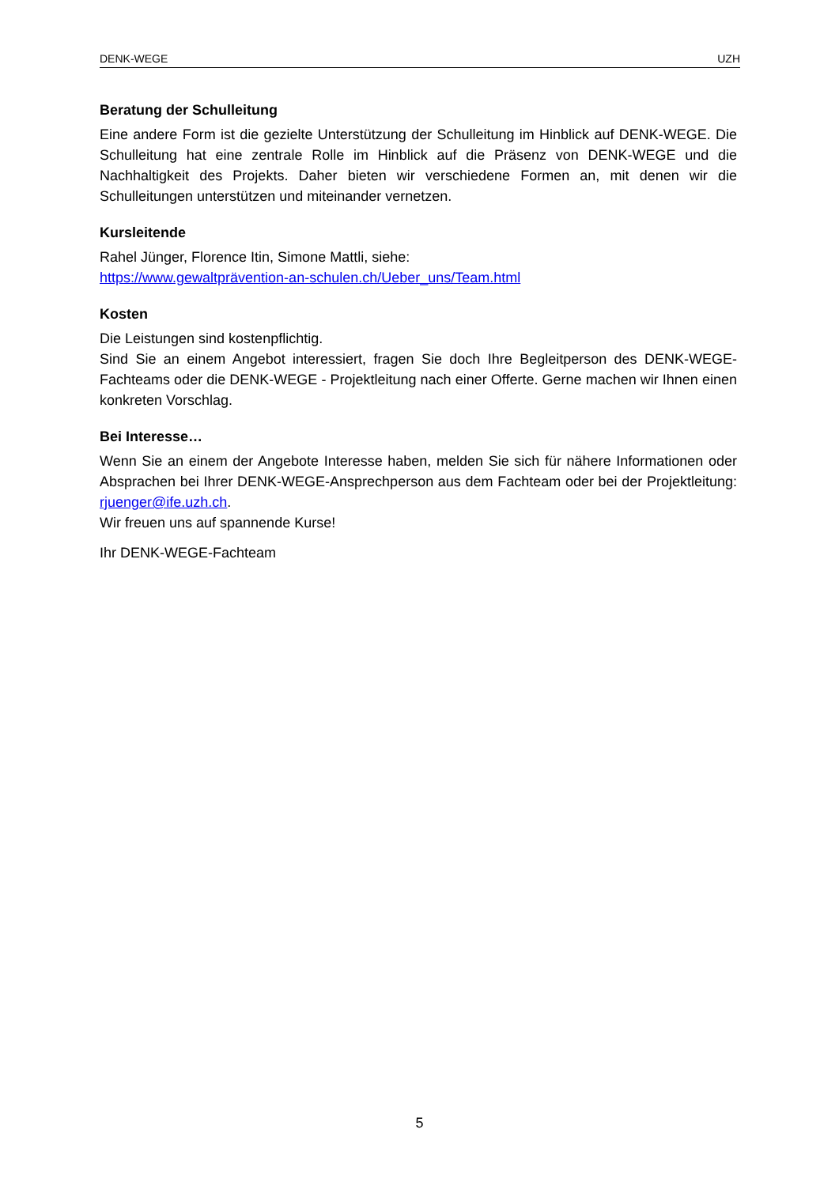DENK-WEGE UZH
Beratung der Schulleitung
Eine andere Form ist die gezielte Unterstützung der Schulleitung im Hinblick auf DENK-WEGE. Die Schulleitung hat eine zentrale Rolle im Hinblick auf die Präsenz von DENK-WEGE und die Nachhaltigkeit des Projekts. Daher bieten wir verschiedene Formen an, mit denen wir die Schulleitungen unterstützen und miteinander vernetzen.
Kursleitende
Rahel Jünger, Florence Itin, Simone Mattli, siehe:
https://www.gewaltprävention-an-schulen.ch/Ueber_uns/Team.html
Kosten
Die Leistungen sind kostenpflichtig.
Sind Sie an einem Angebot interessiert, fragen Sie doch Ihre Begleitperson des DENK-WEGE-Fachteams oder die DENK-WEGE - Projektleitung nach einer Offerte. Gerne machen wir Ihnen einen konkreten Vorschlag.
Bei Interesse…
Wenn Sie an einem der Angebote Interesse haben, melden Sie sich für nähere Informationen oder Absprachen bei Ihrer DENK-WEGE-Ansprechperson aus dem Fachteam oder bei der Projektleitung: rjuenger@ife.uzh.ch.
Wir freuen uns auf spannende Kurse!
Ihr DENK-WEGE-Fachteam
5